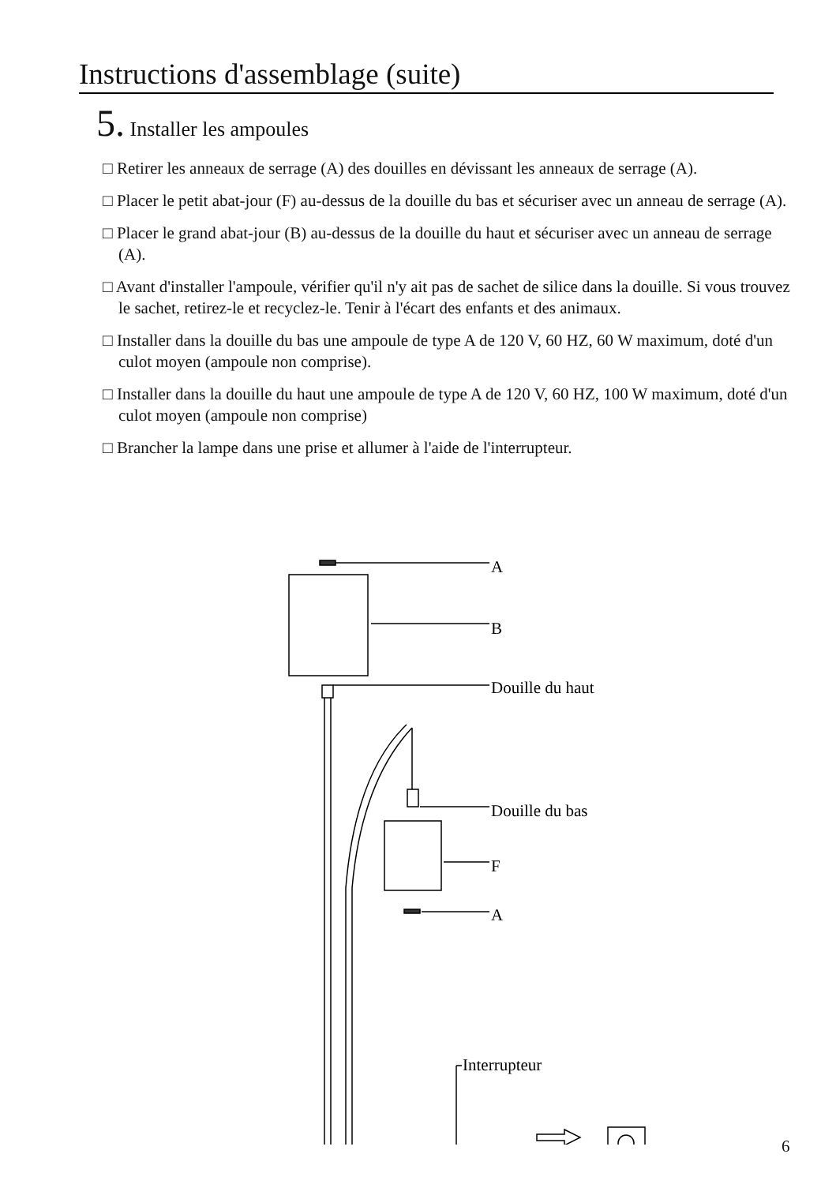Instructions d'assemblage (suite)
5. Installer les ampoules
□ Retirer les anneaux de serrage (A) des douilles en dévissant les anneaux de serrage (A).
□ Placer le petit abat-jour (F) au-dessus de la douille du bas et sécuriser avec un anneau de serrage (A).
□ Placer le grand abat-jour (B) au-dessus de la douille du haut et sécuriser avec un anneau de serrage (A).
□ Avant d'installer l'ampoule, vérifier qu'il n'y ait pas de sachet de silice dans la douille. Si vous trouvez le sachet, retirez-le et recyclez-le. Tenir à l'écart des enfants et des animaux.
□ Installer dans la douille du bas une ampoule de type A de 120 V, 60 HZ, 60 W maximum, doté d'un culot moyen (ampoule non comprise).
□ Installer dans la douille du haut une ampoule de type A de 120 V, 60 HZ, 100 W maximum, doté d'un culot moyen (ampoule non comprise)
□ Brancher la lampe dans une prise et allumer à l'aide de l'interrupteur.
A
B
Douille du haut
Douille du bas
F
A
Interrupteur
6